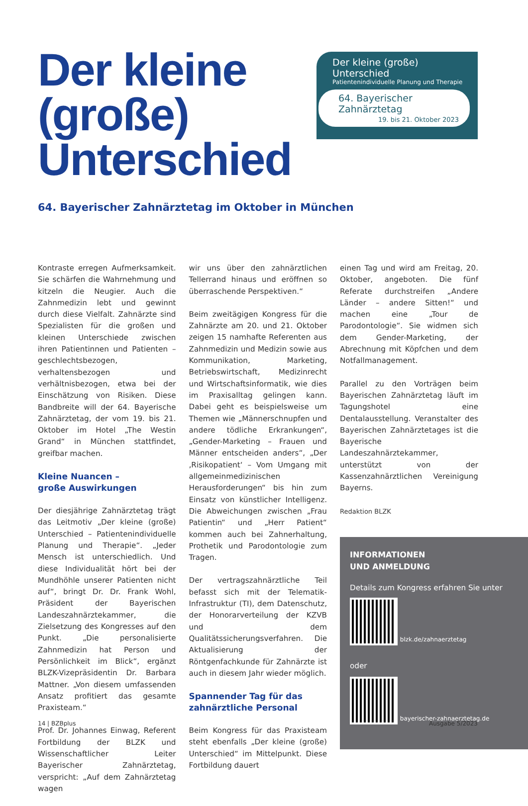Der kleine
(große)
Unterschied
Der kleine (große) Unterschied
Patientenindividuelle Planung und Therapie
64. Bayerischer Zahnärztetag
19. bis 21. Oktober 2023
64. Bayerischer Zahnärztetag im Oktober in München
Kontraste erregen Aufmerksamkeit. Sie schärfen die Wahrnehmung und kitzeln die Neugier. Auch die Zahnmedizin lebt und gewinnt durch diese Vielfalt. Zahnärzte sind Spezialisten für die großen und kleinen Unterschiede zwischen ihren Patientinnen und Patienten – geschlechtsbezogen, verhaltensbezogen und verhältnisbezogen, etwa bei der Einschätzung von Risiken. Diese Bandbreite will der 64. Bayerische Zahnärztetag, der vom 19. bis 21. Oktober im Hotel „The Westin Grand“ in München stattfindet, greifbar machen.
Kleine Nuancen –
große Auswirkungen
Der diesjährige Zahnärztetag trägt das Leitmotiv „Der kleine (große) Unterschied – Patientenindividuelle Planung und Therapie“. „Jeder Mensch ist unterschiedlich. Und diese Individualität hört bei der Mundhöhle unserer Patienten nicht auf“, bringt Dr. Dr. Frank Wohl, Präsident der Bayerischen Landeszahnärztekammer, die Zielsetzung des Kongresses auf den Punkt. „Die personalisierte Zahnmedizin hat Person und Persönlichkeit im Blick“, ergänzt BLZK-Vizepräsidentin Dr. Barbara Mattner. „Von diesem umfassenden Ansatz profitiert das gesamte Praxisteam.“
Prof. Dr. Johannes Einwag, Referent Fortbildung der BLZK und Wissenschaftlicher Leiter Bayerischer Zahnärztetag, verspricht: „Auf dem Zahnärztetag wagen
wir uns über den zahnärztlichen Tellerrand hinaus und eröffnen so überraschende Perspektiven.“
Beim zweitägigen Kongress für die Zahnärzte am 20. und 21. Oktober zeigen 15 namhafte Referenten aus Zahnmedizin und Medizin sowie aus Kommunikation, Marketing, Betriebswirtschaft, Medizinrecht und Wirtschaftsinformatik, wie dies im Praxisalltag gelingen kann. Dabei geht es beispielsweise um Themen wie „Männerschnupfen und andere tödliche Erkrankungen“, „Gender-Marketing – Frauen und Männer entscheiden anders“, „Der ‚Risikopatient‘ – Vom Umgang mit allgemeinmedizinischen Herausforderungen“ bis hin zum Einsatz von künstlicher Intelligenz. Die Abweichungen zwischen „Frau Patientin“ und „Herr Patient“ kommen auch bei Zahnerhaltung, Prothetik und Parodontologie zum Tragen.
Der vertragszahnärztliche Teil befasst sich mit der Telematik-Infrastruktur (TI), dem Datenschutz, der Honorarverteilung der KZVB und dem Qualitätssicherungsverfahren. Die Aktualisierung der Röntgenfachkunde für Zahnärzte ist auch in diesem Jahr wieder möglich.
Spannender Tag für das
zahnärztliche Personal
Beim Kongress für das Praxisteam steht ebenfalls „Der kleine (große) Unterschied“ im Mittelpunkt. Diese Fortbildung dauert
einen Tag und wird am Freitag, 20. Oktober, angeboten. Die fünf Referate durchstreifen „Andere Länder – andere Sitten!“ und machen eine „Tour de Parodontologie“. Sie widmen sich dem Gender-Marketing, der Abrechnung mit Köpfchen und dem Notfallmanagement.
Parallel zu den Vorträgen beim Bayerischen Zahnärztetag läuft im Tagungshotel eine Dentalausstellung. Veranstalter des Bayerischen Zahnärztetages ist die Bayerische Landeszahnärztekammer, unterstützt von der Kassenzahnärztlichen Vereinigung Bayerns.
Redaktion BLZK
INFORMATIONEN
UND ANMELDUNG
Details zum Kongress erfahren Sie unter
blzk.de/zahnaerztetag
oder
bayerischer-zahnaerztetag.de
14 | BZBplus Ausgabe 5/2023